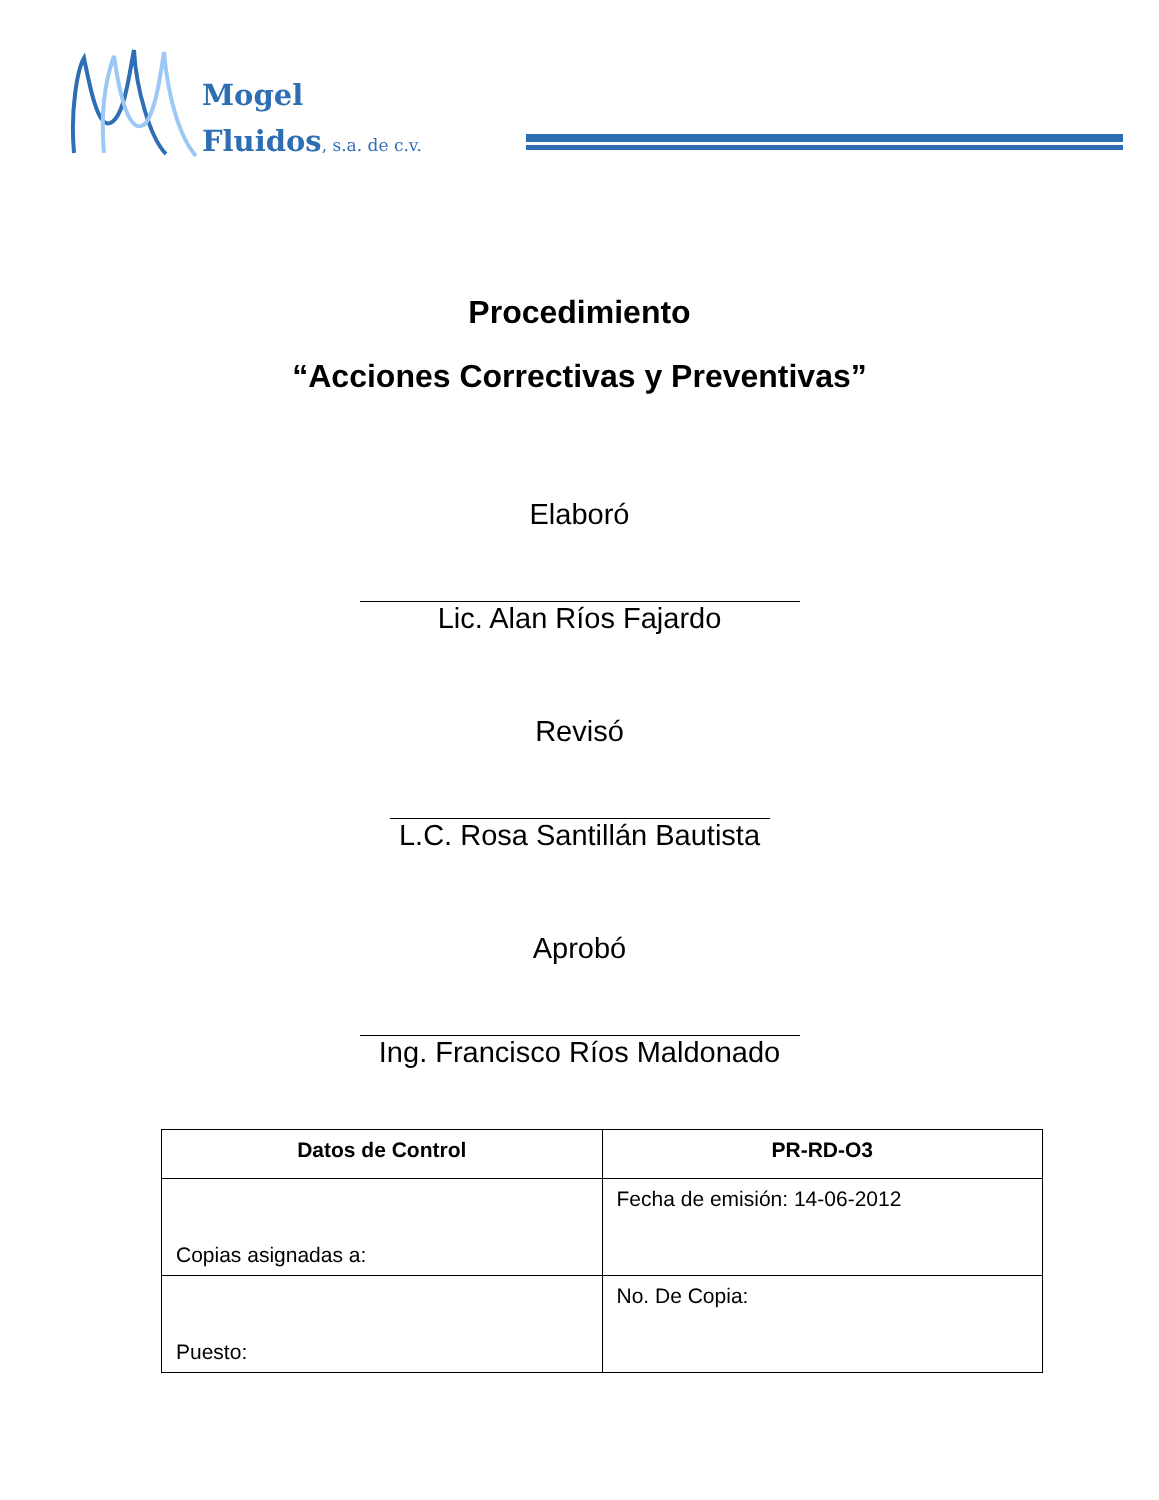Mogel
Fluidos, s.a. de c.v.
Procedimiento
“Acciones Correctivas y Preventivas”
Elaboró
Lic. Alan Ríos Fajardo
Revisó
L.C. Rosa Santillán Bautista
Aprobó
Ing. Francisco Ríos Maldonado
| Datos de Control | PR-RD-O3 |
| --- | --- |
| Copias asignadas a: | Fecha de emisión: 14-06-2012 |
| Puesto: | No. De Copia: |